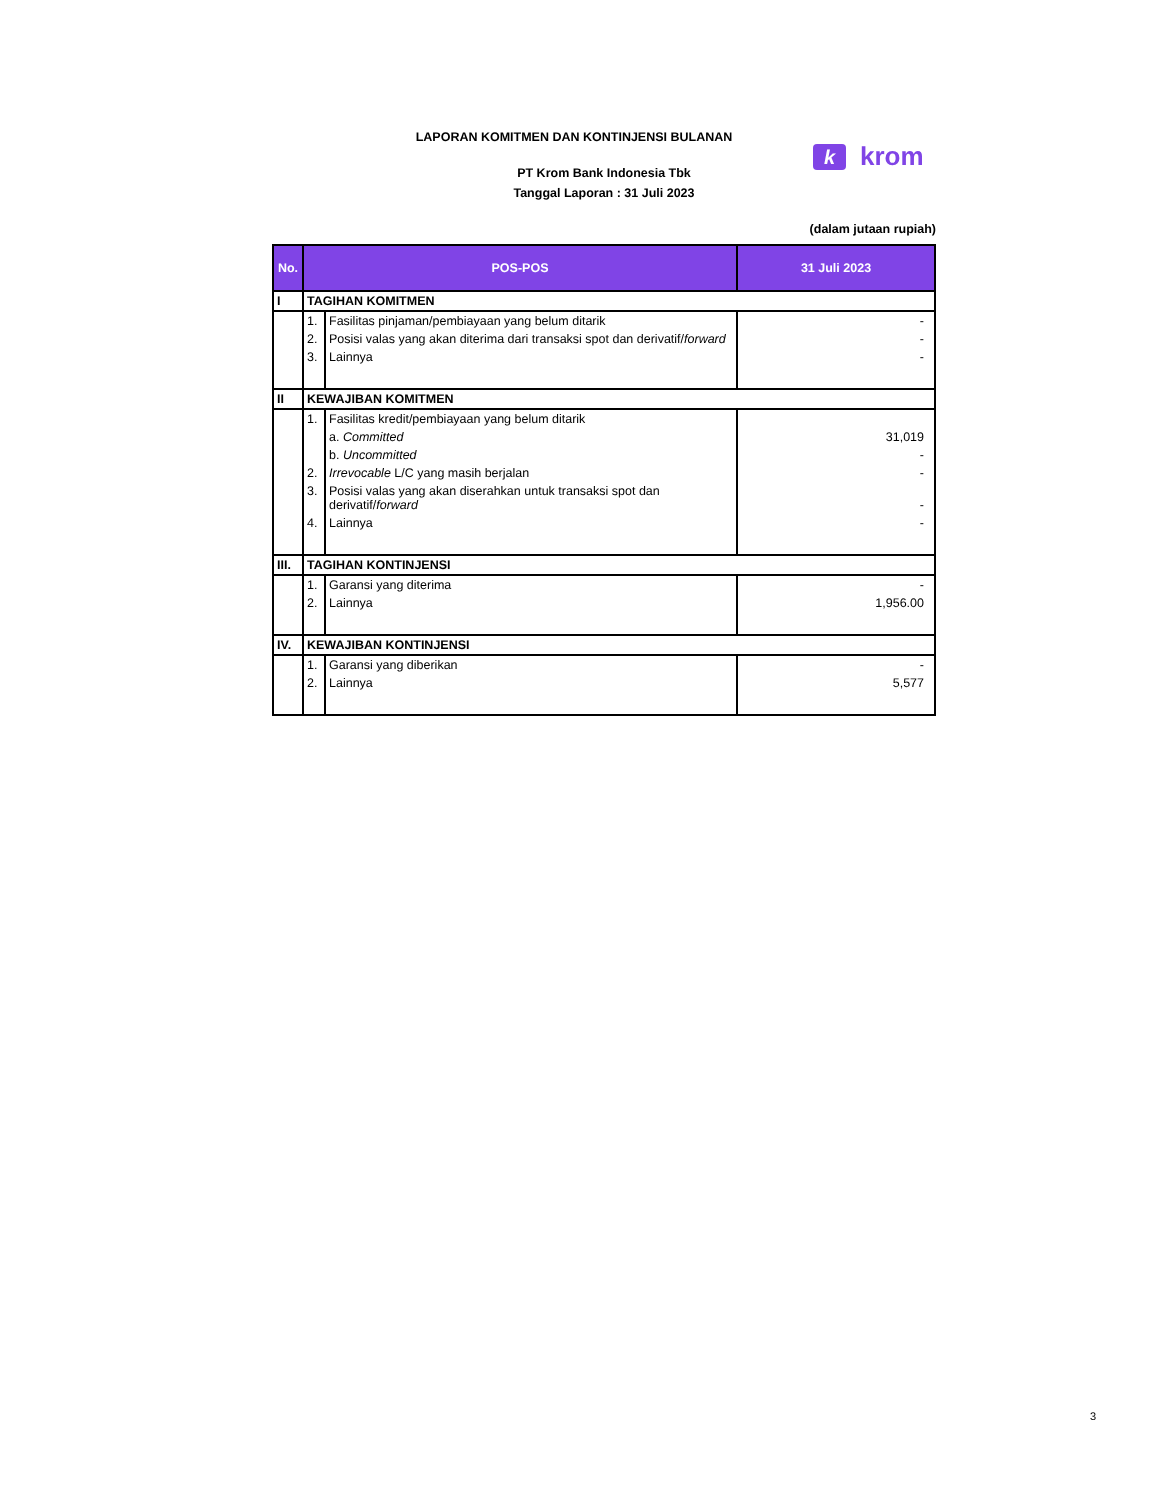LAPORAN KOMITMEN DAN KONTINJENSI BULANAN
PT Krom Bank Indonesia Tbk
Tanggal Laporan : 31 Juli 2023
(dalam jutaan rupiah)
k
krom
| No. | POS-POS | | 31 Juli 2023 |
| --- | --- | --- | --- |
| I | TAGIHAN KOMITMEN | | |
| | 1. | Fasilitas pinjaman/pembiayaan yang belum ditarik | - |
| | 2. | Posisi valas yang akan diterima dari transaksi spot dan derivatif/ forward | - |
| | 3. | Lainnya | - |
| II | KEWAJIBAN KOMITMEN | | |
| | 1. | Fasilitas kredit/pembiayaan yang belum ditarik | |
| | | a. Committed | 31,019 |
| | | b. Uncommitted | - |
| | 2. | Irrevocable L/C yang masih berjalan | - |
| | 3. | Posisi valas yang akan diserahkan untuk transaksi spot dan derivatif/ forward | - |
| | 4. | Lainnya | - |
| III. | TAGIHAN KONTINJENSI | | |
| | 1. | Garansi yang diterima | - |
| | 2. | Lainnya | 1,956.00 |
| IV. | KEWAJIBAN KONTINJENSI | | |
| | 1. | Garansi yang diberikan | - |
| | 2. | Lainnya | 5,577 |
3